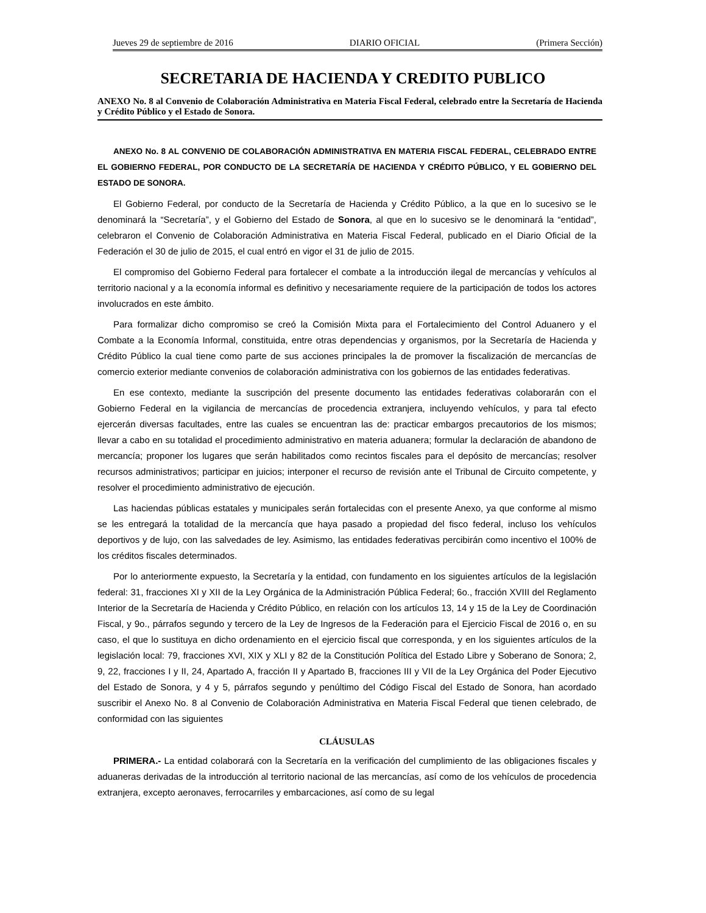Jueves 29 de septiembre de 2016 DIARIO OFICIAL (Primera Sección)
SECRETARIA DE HACIENDA Y CREDITO PUBLICO
ANEXO No. 8 al Convenio de Colaboración Administrativa en Materia Fiscal Federal, celebrado entre la Secretaría de Hacienda y Crédito Público y el Estado de Sonora.
ANEXO No. 8 AL CONVENIO DE COLABORACIÓN ADMINISTRATIVA EN MATERIA FISCAL FEDERAL, CELEBRADO ENTRE EL GOBIERNO FEDERAL, POR CONDUCTO DE LA SECRETARÍA DE HACIENDA Y CRÉDITO PÚBLICO, Y EL GOBIERNO DEL ESTADO DE SONORA.
El Gobierno Federal, por conducto de la Secretaría de Hacienda y Crédito Público, a la que en lo sucesivo se le denominará la “Secretaría”, y el Gobierno del Estado de Sonora, al que en lo sucesivo se le denominará la “entidad”, celebraron el Convenio de Colaboración Administrativa en Materia Fiscal Federal, publicado en el Diario Oficial de la Federación el 30 de julio de 2015, el cual entró en vigor el 31 de julio de 2015.
El compromiso del Gobierno Federal para fortalecer el combate a la introducción ilegal de mercancías y vehículos al territorio nacional y a la economía informal es definitivo y necesariamente requiere de la participación de todos los actores involucrados en este ámbito.
Para formalizar dicho compromiso se creó la Comisión Mixta para el Fortalecimiento del Control Aduanero y el Combate a la Economía Informal, constituida, entre otras dependencias y organismos, por la Secretaría de Hacienda y Crédito Público la cual tiene como parte de sus acciones principales la de promover la fiscalización de mercancías de comercio exterior mediante convenios de colaboración administrativa con los gobiernos de las entidades federativas.
En ese contexto, mediante la suscripción del presente documento las entidades federativas colaborarán con el Gobierno Federal en la vigilancia de mercancías de procedencia extranjera, incluyendo vehículos, y para tal efecto ejercerán diversas facultades, entre las cuales se encuentran las de: practicar embargos precautorios de los mismos; llevar a cabo en su totalidad el procedimiento administrativo en materia aduanera; formular la declaración de abandono de mercancía; proponer los lugares que serán habilitados como recintos fiscales para el depósito de mercancías; resolver recursos administrativos; participar en juicios; interponer el recurso de revisión ante el Tribunal de Circuito competente, y resolver el procedimiento administrativo de ejecución.
Las haciendas públicas estatales y municipales serán fortalecidas con el presente Anexo, ya que conforme al mismo se les entregará la totalidad de la mercancía que haya pasado a propiedad del fisco federal, incluso los vehículos deportivos y de lujo, con las salvedades de ley. Asimismo, las entidades federativas percibirán como incentivo el 100% de los créditos fiscales determinados.
Por lo anteriormente expuesto, la Secretaría y la entidad, con fundamento en los siguientes artículos de la legislación federal: 31, fracciones XI y XII de la Ley Orgánica de la Administración Pública Federal; 6o., fracción XVIII del Reglamento Interior de la Secretaría de Hacienda y Crédito Público, en relación con los artículos 13, 14 y 15 de la Ley de Coordinación Fiscal, y 9o., párrafos segundo y tercero de la Ley de Ingresos de la Federación para el Ejercicio Fiscal de 2016 o, en su caso, el que lo sustituya en dicho ordenamiento en el ejercicio fiscal que corresponda, y en los siguientes artículos de la legislación local: 79, fracciones XVI, XIX y XLI y 82 de la Constitución Política del Estado Libre y Soberano de Sonora; 2, 9, 22, fracciones I y II, 24, Apartado A, fracción II y Apartado B, fracciones III y VII de la Ley Orgánica del Poder Ejecutivo del Estado de Sonora, y 4 y 5, párrafos segundo y penúltimo del Código Fiscal del Estado de Sonora, han acordado suscribir el Anexo No. 8 al Convenio de Colaboración Administrativa en Materia Fiscal Federal que tienen celebrado, de conformidad con las siguientes
CLÁUSULAS
PRIMERA.- La entidad colaborará con la Secretaría en la verificación del cumplimiento de las obligaciones fiscales y aduaneras derivadas de la introducción al territorio nacional de las mercancías, así como de los vehículos de procedencia extranjera, excepto aeronaves, ferrocarriles y embarcaciones, así como de su legal